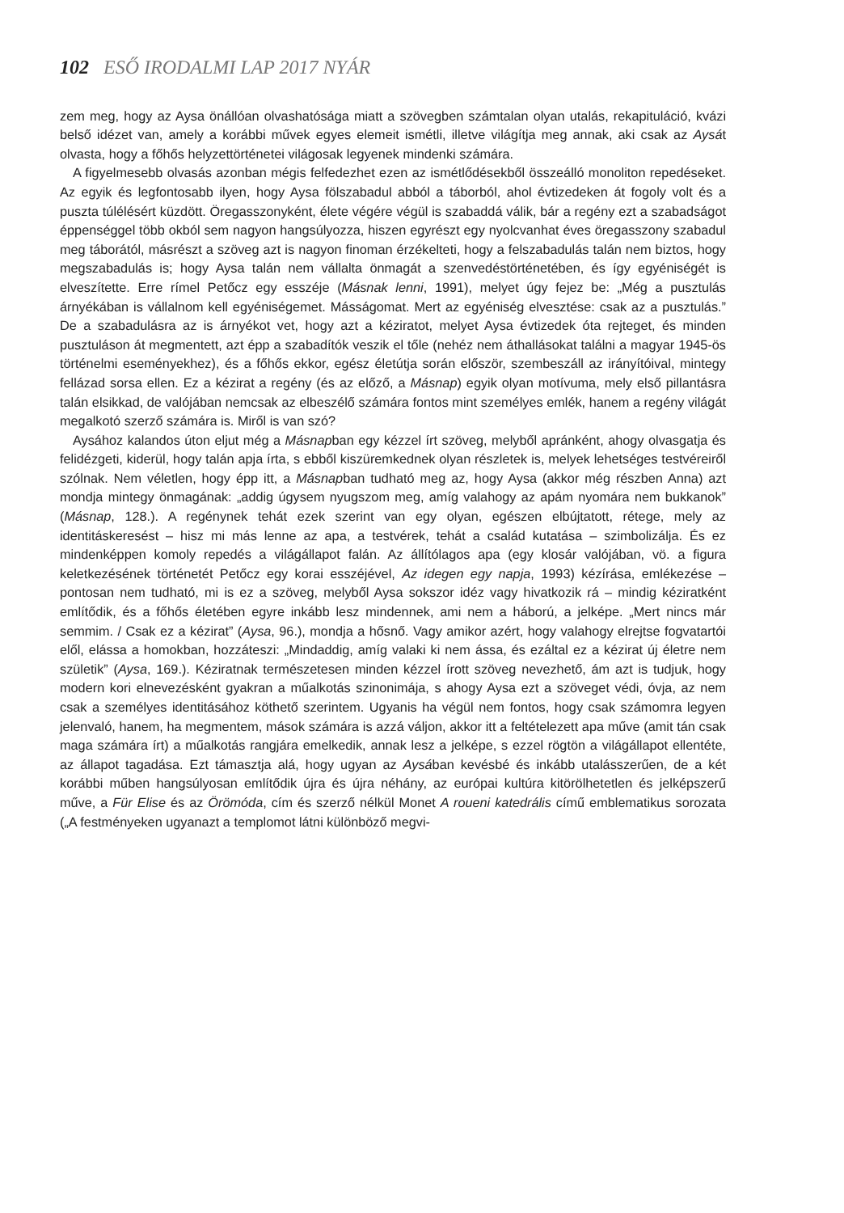102 ESŐ IRODALMI LAP 2017 NYÁR
zem meg, hogy az Aysa önállóan olvashatósága miatt a szövegben számtalan olyan utalás, rekapituláció, kvázi belső idézet van, amely a korábbi művek egyes elemeit ismétli, illetve világítja meg annak, aki csak az Aysát olvasta, hogy a főhős helyzettörténetei világosak legyenek mindenki számára.
A figyelmesebb olvasás azonban mégis felfedezhet ezen az ismétlődésekből összeálló monoliton repedéseket. Az egyik és legfontosabb ilyen, hogy Aysa fölszabadul abból a táborból, ahol évtizedeken át fogoly volt és a puszta túlélésért küzdött. Öregasszonyként, élete végére végül is szabaddá válik, bár a regény ezt a szabadságot éppenséggel több okból sem nagyon hangsúlyozza, hiszen egyrészt egy nyolcvanhat éves öregasszony szabadul meg táborától, másrészt a szöveg azt is nagyon finoman érzékelteti, hogy a felszabadulás talán nem biztos, hogy megszabadulás is; hogy Aysa talán nem vállalta önmagát a szenvedéstörténetében, és így egyéniségét is elveszítette. Erre rímel Petőcz egy esszéje (Másnak lenni, 1991), melyet úgy fejez be: „Még a pusztulás árnyékában is vállalnom kell egyéniségemet. Másságomat. Mert az egyéniség elvesztése: csak az a pusztulás.” De a szabadulásra az is árnyékot vet, hogy azt a kéziratot, melyet Aysa évtizedek óta rejteget, és minden pusztuláson át megmentett, azt épp a szabadítók veszik el tőle (nehéz nem áthallásokat találni a magyar 1945-ös történelmi eseményekhez), és a főhős ekkor, egész életútja során először, szembeszáll az irányítóival, mintegy fellázad sorsa ellen. Ez a kézirat a regény (és az előző, a Másnap) egyik olyan motívuma, mely első pillantásra talán elsikkad, de valójában nemcsak az elbeszélő számára fontos mint személyes emlék, hanem a regény világát megalkotó szerző számára is. Miről is van szó?
Aysához kalandos úton eljut még a Másnapban egy kézzel írt szöveg, melyből apránként, ahogy olvasgatja és felidézgeti, kiderül, hogy talán apja írta, s ebből kiszüremkednek olyan részletek is, melyek lehetséges testvéreiről szólnak. Nem véletlen, hogy épp itt, a Másnapban tudható meg az, hogy Aysa (akkor még részben Anna) azt mondja mintegy önmagának: „addig úgysem nyugszom meg, amíg valahogy az apám nyomára nem bukkanok” (Másnap, 128.). A regénynek tehát ezek szerint van egy olyan, egészen elbújtatott, rétege, mely az identitáskeresést – hisz mi más lenne az apa, a testvérek, tehát a család kutatása – szimbolizálja. És ez mindenképpen komoly repedés a világállapot falán. Az állítólagos apa (egy klosár valójában, vö. a figura keletkezésének történetét Petőcz egy korai esszéjével, Az idegen egy napja, 1993) kézírása, emlékezése – pontosan nem tudható, mi is ez a szöveg, melyből Aysa sokszor idéz vagy hivatkozik rá – mindig kéziratként említődik, és a főhős életében egyre inkább lesz mindennek, ami nem a háború, a jelképe. „Mert nincs már semmim. / Csak ez a kézirat” (Aysa, 96.), mondja a hősnő. Vagy amikor azért, hogy valahogy elrejtse fogvatartói elől, elássa a homokban, hozzáteszi: „Mindaddig, amíg valaki ki nem ássa, és ezáltal ez a kézirat új életre nem születik” (Aysa, 169.). Kéziratnak természetesen minden kézzel írott szöveg nevezhető, ám azt is tudjuk, hogy modern kori elnevezésként gyakran a műalkotás szinonimája, s ahogy Aysa ezt a szöveget védi, óvja, az nem csak a személyes identitásához köthető szerintem. Ugyanis ha végül nem fontos, hogy csak számomra legyen jelenvaló, hanem, ha megmentem, mások számára is azzá váljon, akkor itt a feltételezett apa műve (amit tán csak maga számára írt) a műalkotás rangjára emelkedik, annak lesz a jelképe, s ezzel rögtön a világállapot ellentéte, az állapot tagadása. Ezt támasztja alá, hogy ugyan az Aysában kevésbé és inkább utalásszerűen, de a két korábbi műben hangsúlyosan említődik újra és újra néhány, az európai kultúra kitörölhetetlen és jelképszerű műve, a Für Elise és az Örömóda, cím és szerző nélkül Monet A roueni katedrális című emblematikus sorozata („A festményeken ugyanazt a templomot látni különböző megvi-